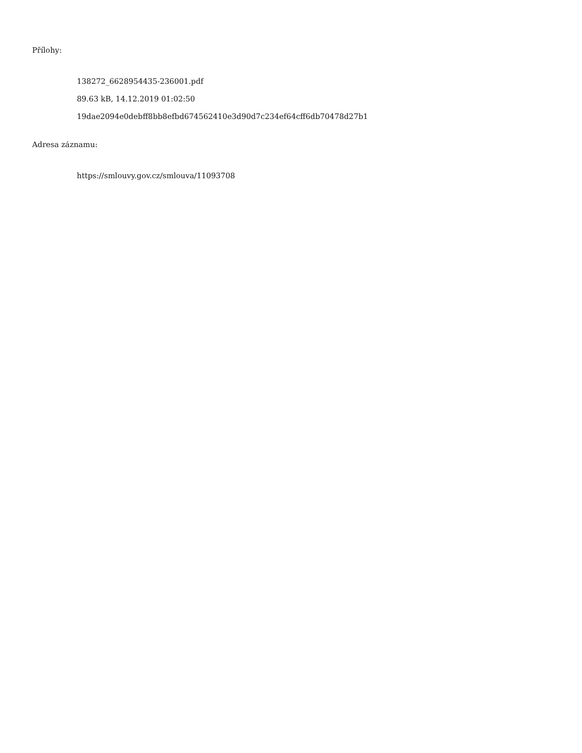Přílohy:
138272_6628954435-236001.pdf
89.63 kB, 14.12.2019 01:02:50
19dae2094e0debff8bb8efbd674562410e3d90d7c234ef64cff6db70478d27b1
Adresa záznamu:
https://smlouvy.gov.cz/smlouva/11093708